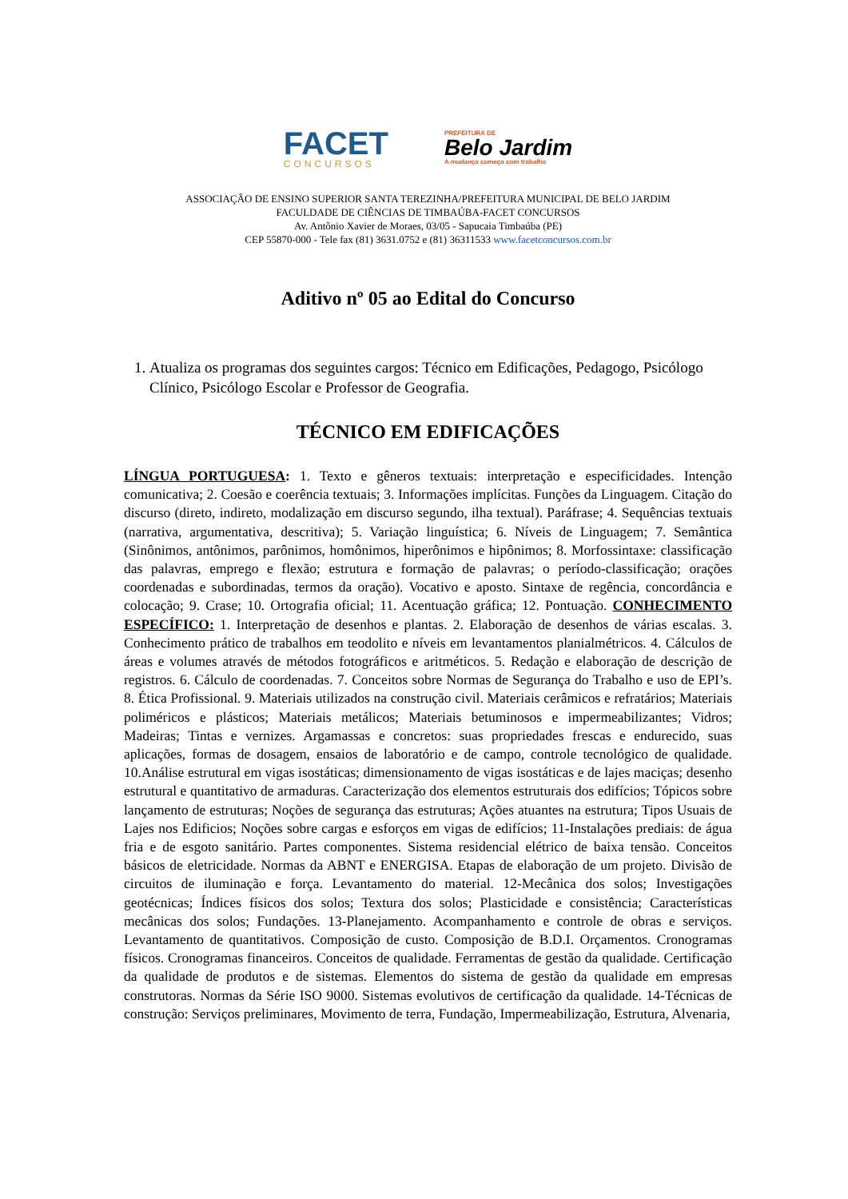FACET
CONCURSOS
PREFEITURA DE
Belo Jardim
A mudança começa com trabalho
ASSOCIAÇÃO DE ENSINO SUPERIOR SANTA TEREZINHA/PREFEITURA MUNICIPAL DE BELO JARDIM
FACULDADE DE CIÊNCIAS DE TIMBAÚBA-FACET CONCURSOS
Av. Antônio Xavier de Moraes, 03/05 - Sapucaia Timbaúba (PE)
CEP 55870-000 - Tele fax (81) 3631.0752 e (81) 36311533 www.facetconcursos.com.br
Aditivo nº 05 ao Edital do Concurso
1. Atualiza os programas dos seguintes cargos: Técnico em Edificações, Pedagogo, Psicólogo Clínico, Psicólogo Escolar e Professor de Geografia.
TÉCNICO EM EDIFICAÇÕES
LÍNGUA PORTUGUESA: 1. Texto e gêneros textuais: interpretação e especificidades. Intenção comunicativa; 2. Coesão e coerência textuais; 3. Informações implícitas. Funções da Linguagem. Citação do discurso (direto, indireto, modalização em discurso segundo, ilha textual). Paráfrase; 4. Sequências textuais (narrativa, argumentativa, descritiva); 5. Variação linguística; 6. Níveis de Linguagem; 7. Semântica (Sinônimos, antônimos, parônimos, homônimos, hiperônimos e hipônimos; 8. Morfossintaxe: classificação das palavras, emprego e flexão; estrutura e formação de palavras; o período-classificação; orações coordenadas e subordinadas, termos da oração). Vocativo e aposto. Sintaxe de regência, concordância e colocação; 9. Crase; 10. Ortografia oficial; 11. Acentuação gráfica; 12. Pontuação. CONHECIMENTO ESPECÍFICO: 1. Interpretação de desenhos e plantas. 2. Elaboração de desenhos de várias escalas. 3. Conhecimento prático de trabalhos em teodolito e níveis em levantamentos planialmétricos. 4. Cálculos de áreas e volumes através de métodos fotográficos e aritméticos. 5. Redação e elaboração de descrição de registros. 6. Cálculo de coordenadas. 7. Conceitos sobre Normas de Segurança do Trabalho e uso de EPI’s. 8. Ética Profissional. 9. Materiais utilizados na construção civil. Materiais cerâmicos e refratários; Materiais poliméricos e plásticos; Materiais metálicos; Materiais betuminosos e impermeabilizantes; Vidros; Madeiras; Tintas e vernizes. Argamassas e concretos: suas propriedades frescas e endurecido, suas aplicações, formas de dosagem, ensaios de laboratório e de campo, controle tecnológico de qualidade. 10.Análise estrutural em vigas isostáticas; dimensionamento de vigas isostáticas e de lajes maciças; desenho estrutural e quantitativo de armaduras. Caracterização dos elementos estruturais dos edifícios; Tópicos sobre lançamento de estruturas; Noções de segurança das estruturas; Ações atuantes na estrutura; Tipos Usuais de Lajes nos Edificios; Noções sobre cargas e esforços em vigas de edifícios; 11-Instalações prediais: de água fria e de esgoto sanitário. Partes componentes. Sistema residencial elétrico de baixa tensão. Conceitos básicos de eletricidade. Normas da ABNT e ENERGISA. Etapas de elaboração de um projeto. Divisão de circuitos de iluminação e força. Levantamento do material. 12-Mecânica dos solos; Investigações geotécnicas; Índices físicos dos solos; Textura dos solos; Plasticidade e consistência; Características mecânicas dos solos; Fundações. 13-Planejamento. Acompanhamento e controle de obras e serviços. Levantamento de quantitativos. Composição de custo. Composição de B.D.I. Orçamentos. Cronogramas físicos. Cronogramas financeiros. Conceitos de qualidade. Ferramentas de gestão da qualidade. Certificação da qualidade de produtos e de sistemas. Elementos do sistema de gestão da qualidade em empresas construtoras. Normas da Série ISO 9000. Sistemas evolutivos de certificação da qualidade. 14-Técnicas de construção: Serviços preliminares, Movimento de terra, Fundação, Impermeabilização, Estrutura, Alvenaria,